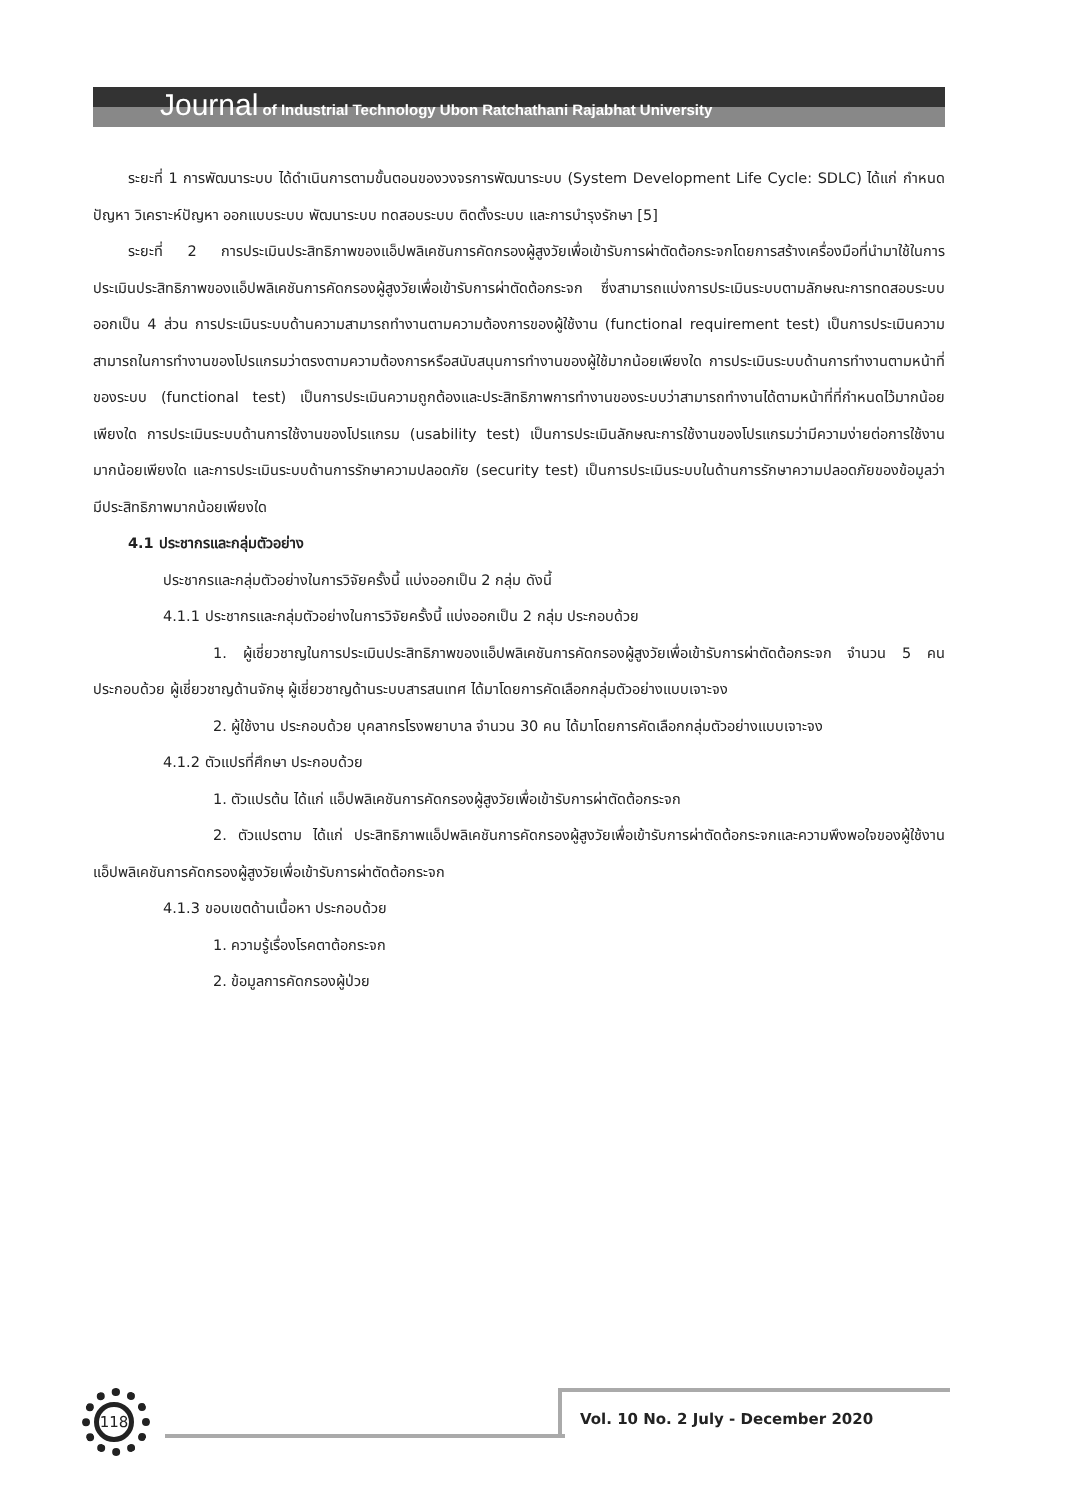Journal of Industrial Technology Ubon Ratchathani Rajabhat University
ระยะที่ 1 การพัฒนาระบบ ได้ดำเนินการตามขั้นตอนของวงจรการพัฒนาระบบ (System Development Life Cycle: SDLC) ได้แก่ กำหนดปัญหา วิเคราะห์ปัญหา ออกแบบระบบ พัฒนาระบบ ทดสอบระบบ ติดตั้งระบบ และการบำรุงรักษา [5]
ระยะที่ 2 การประเมินประสิทธิภาพของแอ็ปพลิเคชันการคัดกรองผู้สูงวัยเพื่อเข้ารับการผ่าตัดต้อกระจกโดยการสร้างเครื่องมือที่นำมาใช้ในการประเมินประสิทธิภาพของแอ็ปพลิเคชันการคัดกรองผู้สูงวัยเพื่อเข้ารับการผ่าตัดต้อกระจก ซึ่งสามารถแบ่งการประเมินระบบตามลักษณะการทดสอบระบบออกเป็น 4 ส่วน การประเมินระบบด้านความสามารถทำงานตามความต้องการของผู้ใช้งาน (functional requirement test) เป็นการประเมินความสามารถในการทำงานของโปรแกรมว่าตรงตามความต้องการหรือสนับสนุนการทำงานของผู้ใช้มากน้อยเพียงใด การประเมินระบบด้านการทำงานตามหน้าที่ของระบบ (functional test) เป็นการประเมินความถูกต้องและประสิทธิภาพการทำงานของระบบว่าสามารถทำงานได้ตามหน้าที่ที่กำหนดไว้มากน้อยเพียงใด การประเมินระบบด้านการใช้งานของโปรแกรม (usability test) เป็นการประเมินลักษณะการใช้งานของโปรแกรมว่ามีความง่ายต่อการใช้งานมากน้อยเพียงใด และการประเมินระบบด้านการรักษาความปลอดภัย (security test) เป็นการประเมินระบบในด้านการรักษาความปลอดภัยของข้อมูลว่ามีประสิทธิภาพมากน้อยเพียงใด
4.1 ประชากรและกลุ่มตัวอย่าง
ประชากรและกลุ่มตัวอย่างในการวิจัยครั้งนี้ แบ่งออกเป็น 2 กลุ่ม ดังนี้
4.1.1 ประชากรและกลุ่มตัวอย่างในการวิจัยครั้งนี้ แบ่งออกเป็น 2 กลุ่ม ประกอบด้วย
1. ผู้เชี่ยวชาญในการประเมินประสิทธิภาพของแอ็ปพลิเคชันการคัดกรองผู้สูงวัยเพื่อเข้ารับการผ่าตัดต้อกระจก จำนวน 5 คน ประกอบด้วย ผู้เชี่ยวชาญด้านจักษุ ผู้เชี่ยวชาญด้านระบบสารสนเทศ ได้มาโดยการคัดเลือกกลุ่มตัวอย่างแบบเจาะจง
2. ผู้ใช้งาน ประกอบด้วย บุคลากรโรงพยาบาล จำนวน 30 คน ได้มาโดยการคัดเลือกกลุ่มตัวอย่างแบบเจาะจง
4.1.2 ตัวแปรที่ศึกษา ประกอบด้วย
1. ตัวแปรต้น ได้แก่ แอ็ปพลิเคชันการคัดกรองผู้สูงวัยเพื่อเข้ารับการผ่าตัดต้อกระจก
2. ตัวแปรตาม ได้แก่ ประสิทธิภาพแอ็ปพลิเคชันการคัดกรองผู้สูงวัยเพื่อเข้ารับการผ่าตัดต้อกระจกและความพึงพอใจของผู้ใช้งานแอ็ปพลิเคชันการคัดกรองผู้สูงวัยเพื่อเข้ารับการผ่าตัดต้อกระจก
4.1.3 ขอบเขตด้านเนื้อหา ประกอบด้วย
1. ความรู้เรื่องโรคตาต้อกระจก
2. ข้อมูลการคัดกรองผู้ป่วย
118
Vol. 10 No. 2 July - December 2020